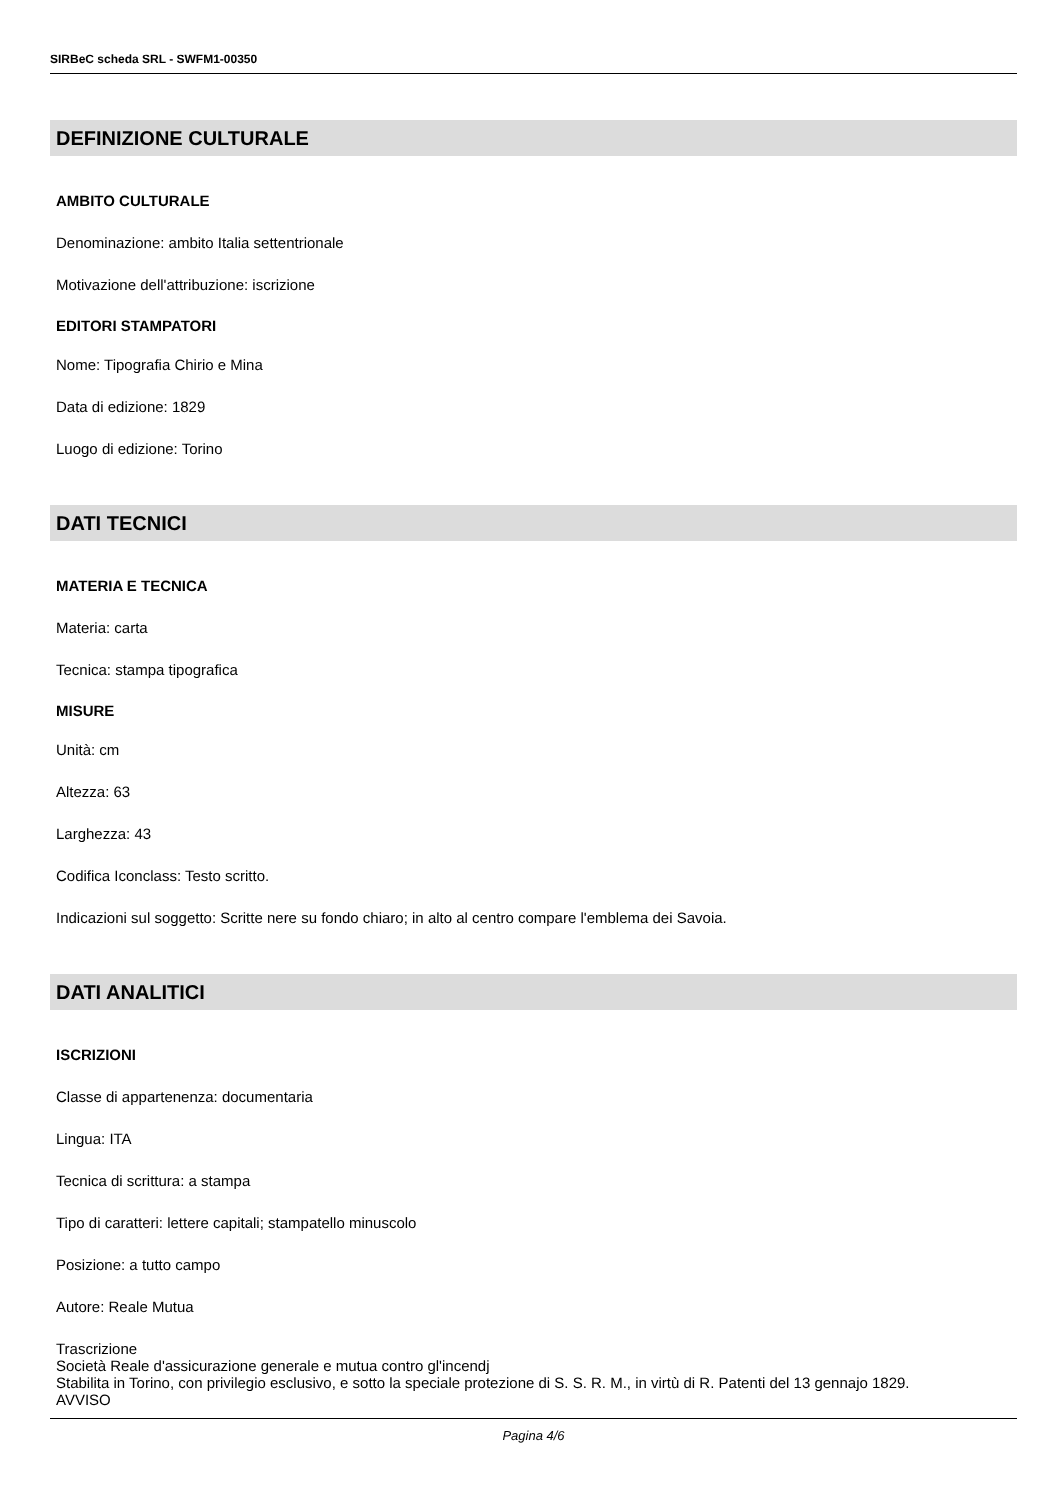SIRBeC scheda SRL - SWFM1-00350
DEFINIZIONE CULTURALE
AMBITO CULTURALE
Denominazione: ambito Italia settentrionale
Motivazione dell'attribuzione: iscrizione
EDITORI STAMPATORI
Nome: Tipografia Chirio e Mina
Data di edizione: 1829
Luogo di edizione: Torino
DATI TECNICI
MATERIA E TECNICA
Materia: carta
Tecnica: stampa tipografica
MISURE
Unità: cm
Altezza: 63
Larghezza: 43
Codifica Iconclass: Testo scritto.
Indicazioni sul soggetto: Scritte nere su fondo chiaro; in alto al centro compare l'emblema dei Savoia.
DATI ANALITICI
ISCRIZIONI
Classe di appartenenza: documentaria
Lingua: ITA
Tecnica di scrittura: a stampa
Tipo di caratteri: lettere capitali; stampatello minuscolo
Posizione: a tutto campo
Autore: Reale Mutua
Trascrizione
Società Reale d'assicurazione generale e mutua contro gl'incendj
Stabilita in Torino, con privilegio esclusivo, e sotto la speciale protezione di S. S. R. M., in virtù di R. Patenti del 13 gennajo 1829.
AVVISO
Pagina 4/6